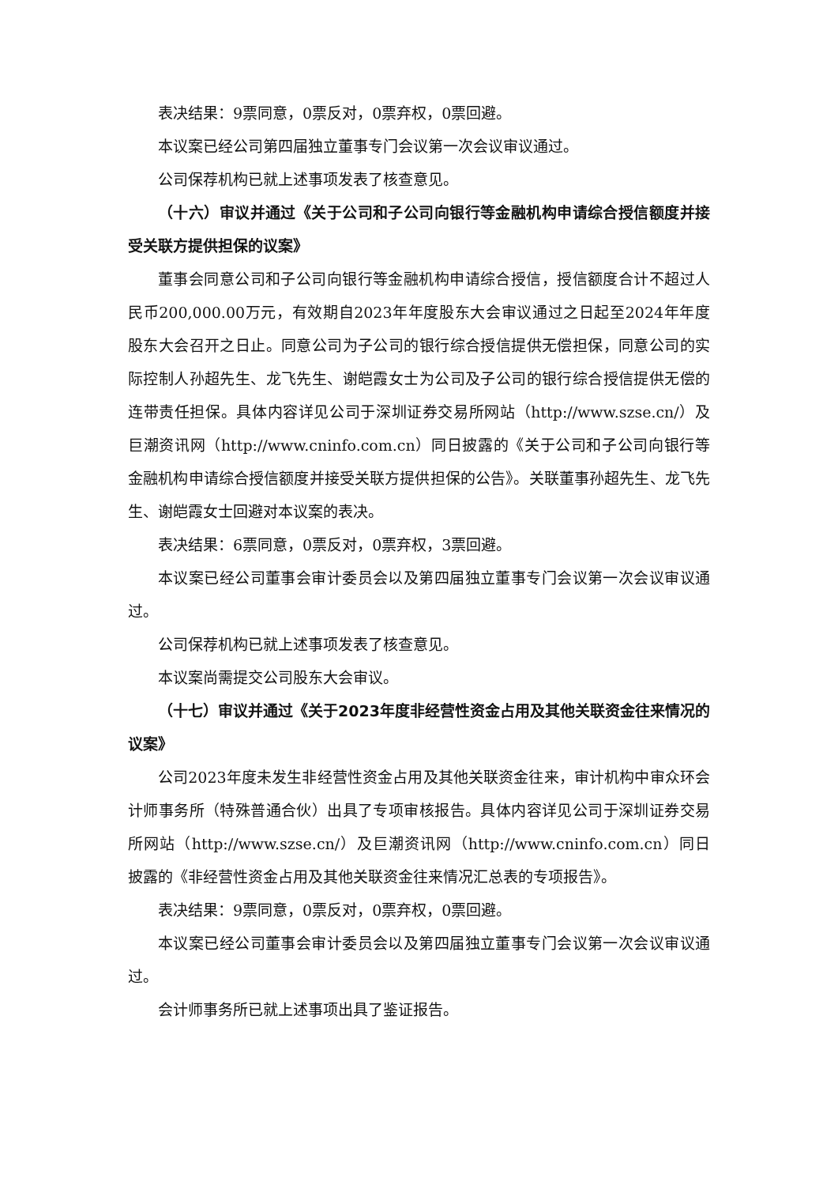表决结果：9票同意，0票反对，0票弃权，0票回避。
本议案已经公司第四届独立董事专门会议第一次会议审议通过。
公司保荐机构已就上述事项发表了核查意见。
（十六）审议并通过《关于公司和子公司向银行等金融机构申请综合授信额度并接受关联方提供担保的议案》
董事会同意公司和子公司向银行等金融机构申请综合授信，授信额度合计不超过人民币200,000.00万元，有效期自2023年年度股东大会审议通过之日起至2024年年度股东大会召开之日止。同意公司为子公司的银行综合授信提供无偿担保，同意公司的实际控制人孙超先生、龙飞先生、谢皑霞女士为公司及子公司的银行综合授信提供无偿的连带责任担保。具体内容详见公司于深圳证券交易所网站（http://www.szse.cn/）及巨潮资讯网（http://www.cninfo.com.cn）同日披露的《关于公司和子公司向银行等金融机构申请综合授信额度并接受关联方提供担保的公告》。关联董事孙超先生、龙飞先生、谢皑霞女士回避对本议案的表决。
表决结果：6票同意，0票反对，0票弃权，3票回避。
本议案已经公司董事会审计委员会以及第四届独立董事专门会议第一次会议审议通过。
公司保荐机构已就上述事项发表了核查意见。
本议案尚需提交公司股东大会审议。
（十七）审议并通过《关于2023年度非经营性资金占用及其他关联资金往来情况的议案》
公司2023年度未发生非经营性资金占用及其他关联资金往来，审计机构中审众环会计师事务所（特殊普通合伙）出具了专项审核报告。具体内容详见公司于深圳证券交易所网站（http://www.szse.cn/）及巨潮资讯网（http://www.cninfo.com.cn）同日披露的《非经营性资金占用及其他关联资金往来情况汇总表的专项报告》。
表决结果：9票同意，0票反对，0票弃权，0票回避。
本议案已经公司董事会审计委员会以及第四届独立董事专门会议第一次会议审议通过。
会计师事务所已就上述事项出具了鉴证报告。